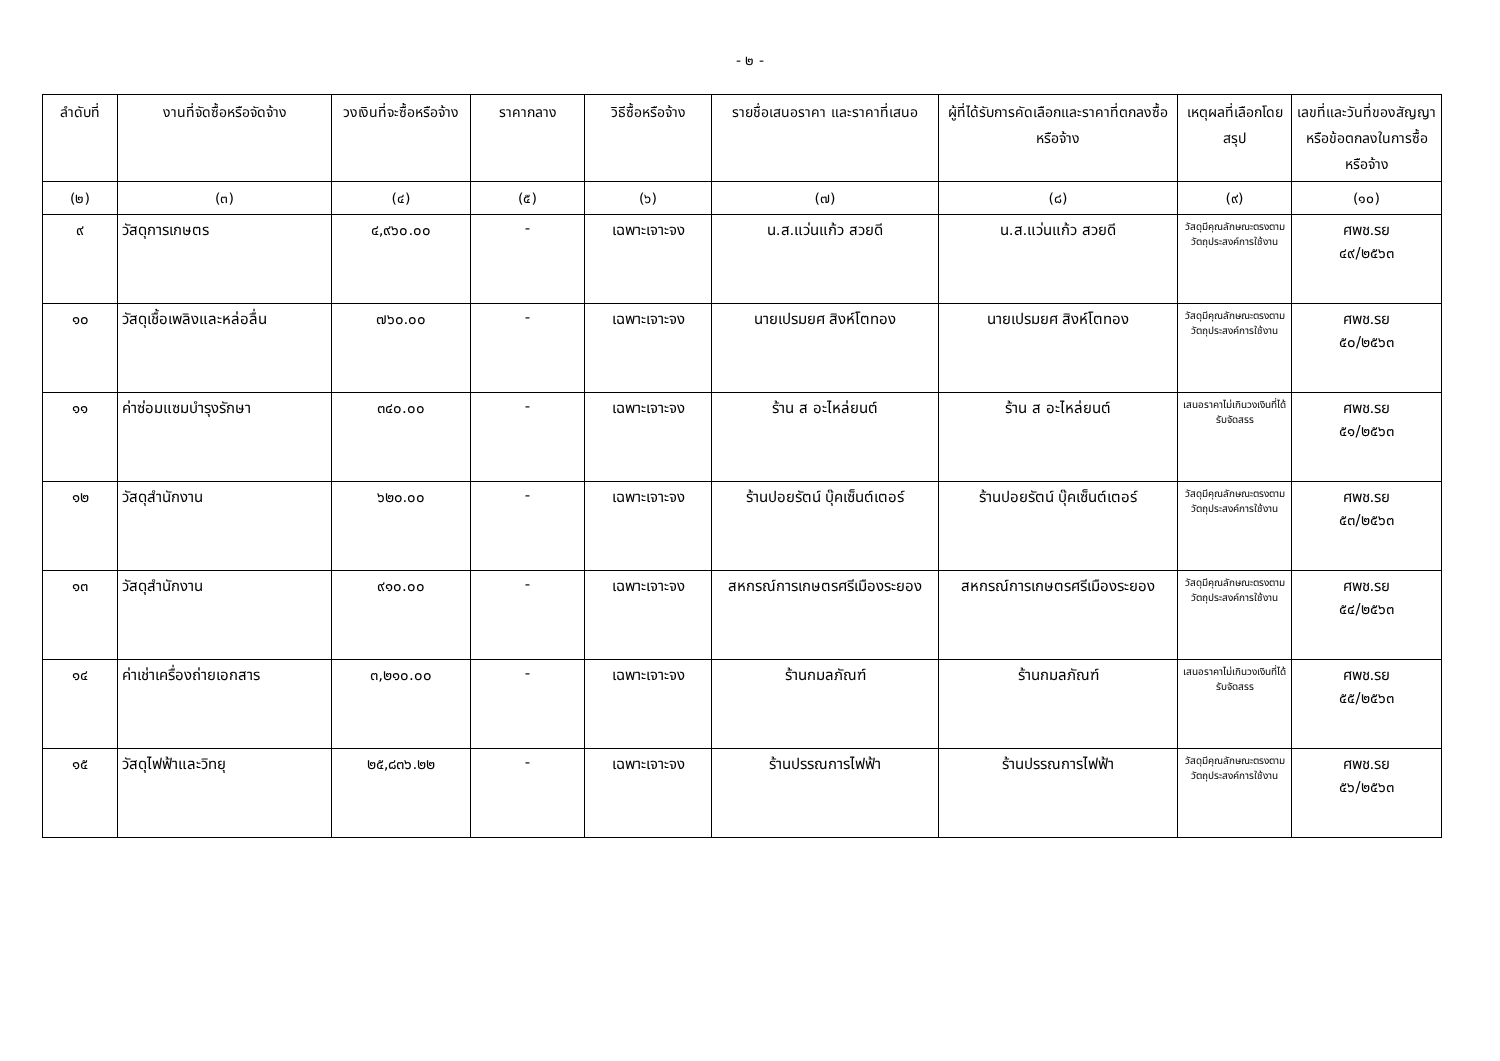- ๒ -
| ลำดับที่ | งานที่จัดซื้อหรือจัดจ้าง | วงเงินที่จะซื้อหรือจ้าง | ราคากลาง | วิธีซื้อหรือจ้าง | รายชื่อเสนอราคา และราคาที่เสนอ | ผู้ที่ได้รับการคัดเลือกและราคาที่ตกลงซื้อหรือจ้าง | เหตุผลที่เลือกโดยสรุป | เลขที่และวันที่ของสัญญาหรือข้อตกลงในการซื้อหรือจ้าง |
| --- | --- | --- | --- | --- | --- | --- | --- | --- |
| (๒) | (๓) | (๔) | (๕) | (๖) | (๗) | (๘) | (๙) | (๑๐) |
| ๙ | วัสดุการเกษตร | ๔,๙๖๐.๐๐ | - | เฉพาะเจาะจง | น.ส.แว่นแก้ว สวยดี | น.ส.แว่นแก้ว สวยดี | วัสดุมีคุณลักษณะตรงตามวัตถุประสงค์การใช้งาน | ศพช.รย ๔๙/๒๕๖๓ |
| ๑๐ | วัสดุเชื้อเพลิงและหล่อลื่น | ๗๖๐.๐๐ | - | เฉพาะเจาะจง | นายเปรมยศ สิงห์โตทอง | นายเปรมยศ สิงห์โตทอง | วัสดุมีคุณลักษณะตรงตามวัตถุประสงค์การใช้งาน | ศพช.รย ๕๐/๒๕๖๓ |
| ๑๑ | ค่าซ่อมแซมบำรุงรักษา | ๓๔๐.๐๐ | - | เฉพาะเจาะจง | ร้าน ส อะไหล่ยนต์ | ร้าน ส อะไหล่ยนต์ | เสนอราคาไม่เกินวงเงินที่ได้รับจัดสรร | ศพช.รย ๕๑/๒๕๖๓ |
| ๑๒ | วัสดุสำนักงาน | ๖๒๐.๐๐ | - | เฉพาะเจาะจง | ร้านปอยรัตน์ บุ๊คเซ็นต์เตอร์ | ร้านปอยรัตน์ บุ๊คเซ็นต์เตอร์ | วัสดุมีคุณลักษณะตรงตามวัตถุประสงค์การใช้งาน | ศพช.รย ๕๓/๒๕๖๓ |
| ๑๓ | วัสดุสำนักงาน | ๙๑๐.๐๐ | - | เฉพาะเจาะจง | สหกรณ์การเกษตรศรีเมืองระยอง | สหกรณ์การเกษตรศรีเมืองระยอง | วัสดุมีคุณลักษณะตรงตามวัตถุประสงค์การใช้งาน | ศพช.รย ๕๔/๒๕๖๓ |
| ๑๔ | ค่าเช่าเครื่องถ่ายเอกสาร | ๓,๒๑๐.๐๐ | - | เฉพาะเจาะจง | ร้านกมลภัณฑ์ | ร้านกมลภัณฑ์ | เสนอราคาไม่เกินวงเงินที่ได้รับจัดสรร | ศพช.รย ๕๕/๒๕๖๓ |
| ๑๕ | วัสดุไฟฟ้าและวิทยุ | ๒๕,๘๓๖.๒๒ | - | เฉพาะเจาะจง | ร้านปรรณการไฟฟ้า | ร้านปรรณการไฟฟ้า | วัสดุมีคุณลักษณะตรงตามวัตถุประสงค์การใช้งาน | ศพช.รย ๕๖/๒๕๖๓ |